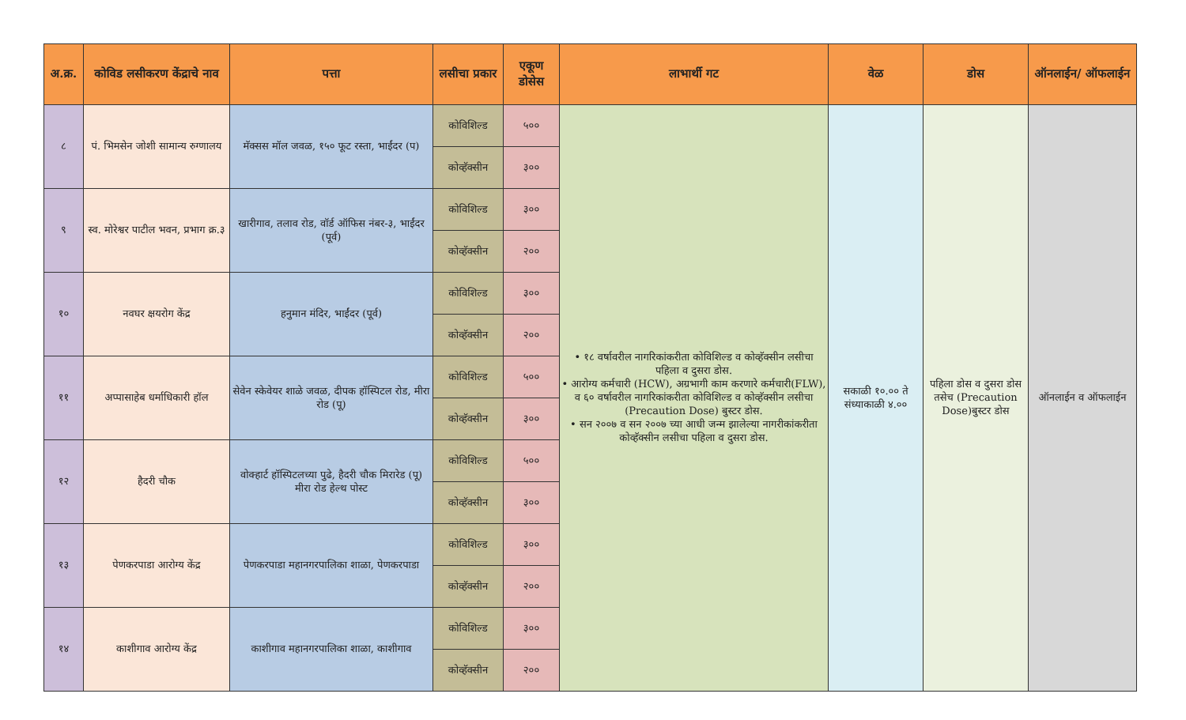| अ.क्र. | कोविड लसीकरण केंद्राचे नाव | पत्ता | लसीचा प्रकार | एकूण डोसेस | लाभार्थी गट | वेळ | डोस | ऑनलाईन/ ऑफलाईन |
| --- | --- | --- | --- | --- | --- | --- | --- | --- |
| ८ | पं. भिमसेन जोशी सामान्य रुग्णालय | मॅक्सस मॉल जवळ, १५० फूट रस्ता, भाईंदर (प) | कोविशिल्ड | ५०० | • १८ वर्षावरील नागरिकांकरीता कोविशिल्ड व कोव्हॅक्सीन लसीचा पहिला व दुसरा डोस. • आरोग्य कर्मचारी (HCW), अग्रभागी काम करणारे कर्मचारी(FLW), व ६० वर्षावरील नागरिकांकरीता कोविशिल्ड व कोव्हॅक्सीन लसीचा (Precaution Dose) बुस्टर डोस. • सन २००७ व सन २००७ च्या आधी जन्म झालेल्या नागरीकांकरीता कोव्हॅक्सीन लसीचा पहिला व दुसरा डोस. | सकाळी १०.०० ते संध्याकाळी ४.०० | पहिला डोस व दुसरा डोस तसेच (Precaution Dose)बुस्टर डोस | ऑनलाईन व ऑफलाईन |
| | | | कोव्हॅक्सीन | ३०० | | | | |
| ९ | स्व. मोरेश्वर पाटील भवन, प्रभाग क्र.३ | खारीगाव, तलाव रोड, वॉर्ड ऑफिस नंबर-३, भाईंदर (पूर्व) | कोविशिल्ड | ३०० | | | | |
| | | | कोव्हॅक्सीन | २०० | | | | |
| १० | नवघर क्षयरोग केंद्र | हनुमान मंदिर, भाईंदर (पूर्व) | कोविशिल्ड | ३०० | | | | |
| | | | कोव्हॅक्सीन | २०० | | | | |
| ११ | अप्पासाहेब धर्माधिकारी हॉल | सेवेन स्केवेयर शाळे जवळ, दीपक हॉस्पिटल रोड, मीरा रोड (पू) | कोविशिल्ड | ५०० | | | | |
| | | | कोव्हॅक्सीन | ३०० | | | | |
| १२ | हैदरी चौक | वोक्हार्ट हॉस्पिटलच्या पुढे, हैदरी चौक मिरारेड (पू) मीरा रोड हेल्थ पोस्ट | कोविशिल्ड | ५०० | | | | |
| | | | कोव्हॅक्सीन | ३०० | | | | |
| १३ | पेणकरपाडा आरोग्य केंद्र | पेणकरपाडा महानगरपालिका शाळा, पेणकरपाडा | कोविशिल्ड | ३०० | | | | |
| | | | कोव्हॅक्सीन | २०० | | | | |
| १४ | काशीगाव आरोग्य केंद्र | काशीगाव महानगरपालिका शाळा, काशीगाव | कोविशिल्ड | ३०० | | | | |
| | | | कोव्हॅक्सीन | २०० | | | | |